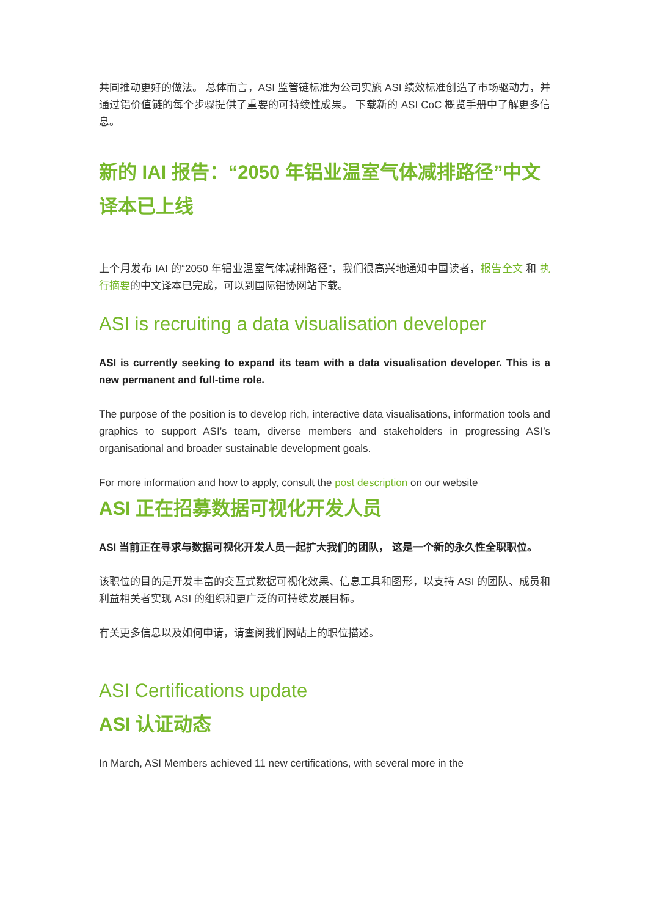共同推动更好的做法。 总体而言，ASI 监管链标准为公司实施 ASI 绩效标准创造了市场驱动力，并通过铝价值链的每个步骤提供了重要的可持续性成果。 下载新的 ASI CoC 概览手册中了解更多信息。
新的 IAI 报告：“2050 年铝业温室气体减排路径”中文译本已上线
上个月发布 IAI 的“2050 年铝业温室气体减排路径”，我们很高兴地通知中国读者，报告全文 和 执行摘要的中文译本已完成，可以到国际铝协网站下载。
ASI is recruiting a data visualisation developer
ASI is currently seeking to expand its team with a data visualisation developer. This is a new permanent and full-time role.
The purpose of the position is to develop rich, interactive data visualisations, information tools and graphics to support ASI’s team, diverse members and stakeholders in progressing ASI’s organisational and broader sustainable development goals.
For more information and how to apply, consult the post description on our website
ASI 正在招募数据可视化开发人员
ASI 当前正在寻求与数据可视化开发人员一起扩大我们的团队， 这是一个新的永久性全职职位。
该职位的目的是开发丰富的交互式数据可视化效果、信息工具和图形，以支持 ASI 的团队、成员和利益相关者实现 ASI 的组织和更广泛的可持续发展目标。
有关更多信息以及如何申请，请查阅我们网站上的职位描述。
ASI Certifications update
ASI 认证动态
In March, ASI Members achieved 11 new certifications, with several more in the